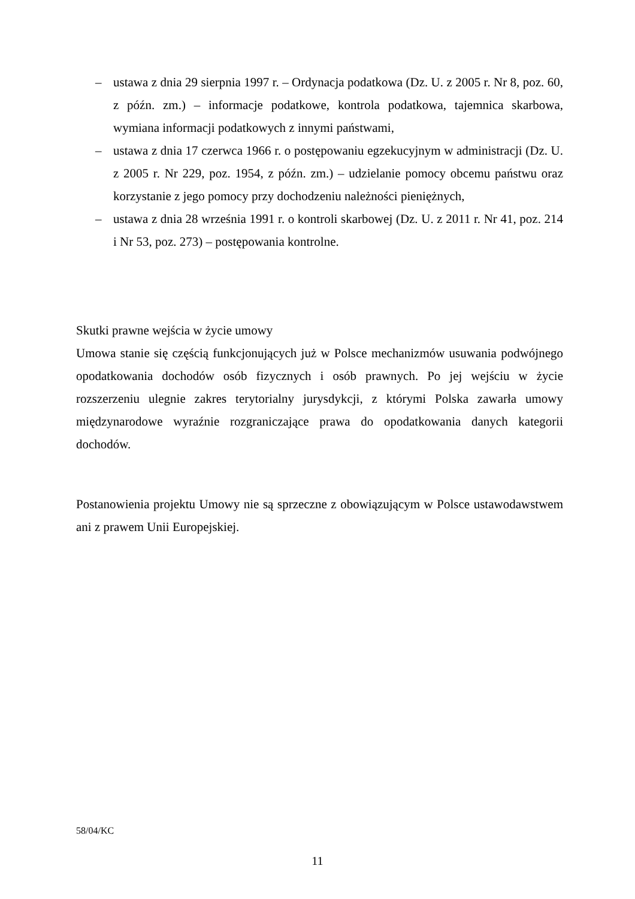– ustawa z dnia 29 sierpnia 1997 r. – Ordynacja podatkowa (Dz. U. z 2005 r. Nr 8, poz. 60, z późn. zm.) – informacje podatkowe, kontrola podatkowa, tajemnica skarbowa, wymiana informacji podatkowych z innymi państwami,
– ustawa z dnia 17 czerwca 1966 r. o postępowaniu egzekucyjnym w administracji (Dz. U. z 2005 r. Nr 229, poz. 1954, z późn. zm.) – udzielanie pomocy obcemu państwu oraz korzystanie z jego pomocy przy dochodzeniu należności pieniężnych,
– ustawa z dnia 28 września 1991 r. o kontroli skarbowej (Dz. U. z 2011 r. Nr 41, poz. 214 i Nr 53, poz. 273) – postępowania kontrolne.
Skutki prawne wejścia w życie umowy
Umowa stanie się częścią funkcjonujących już w Polsce mechanizmów usuwania podwójnego opodatkowania dochodów osób fizycznych i osób prawnych. Po jej wejściu w życie rozszerzeniu ulegnie zakres terytorialny jurysdykcji, z którymi Polska zawarła umowy międzynarodowe wyraźnie rozgraniczające prawa do opodatkowania danych kategorii dochodów.
Postanowienia projektu Umowy nie są sprzeczne z obowiązującym w Polsce ustawodawstwem ani z prawem Unii Europejskiej.
58/04/KC
11